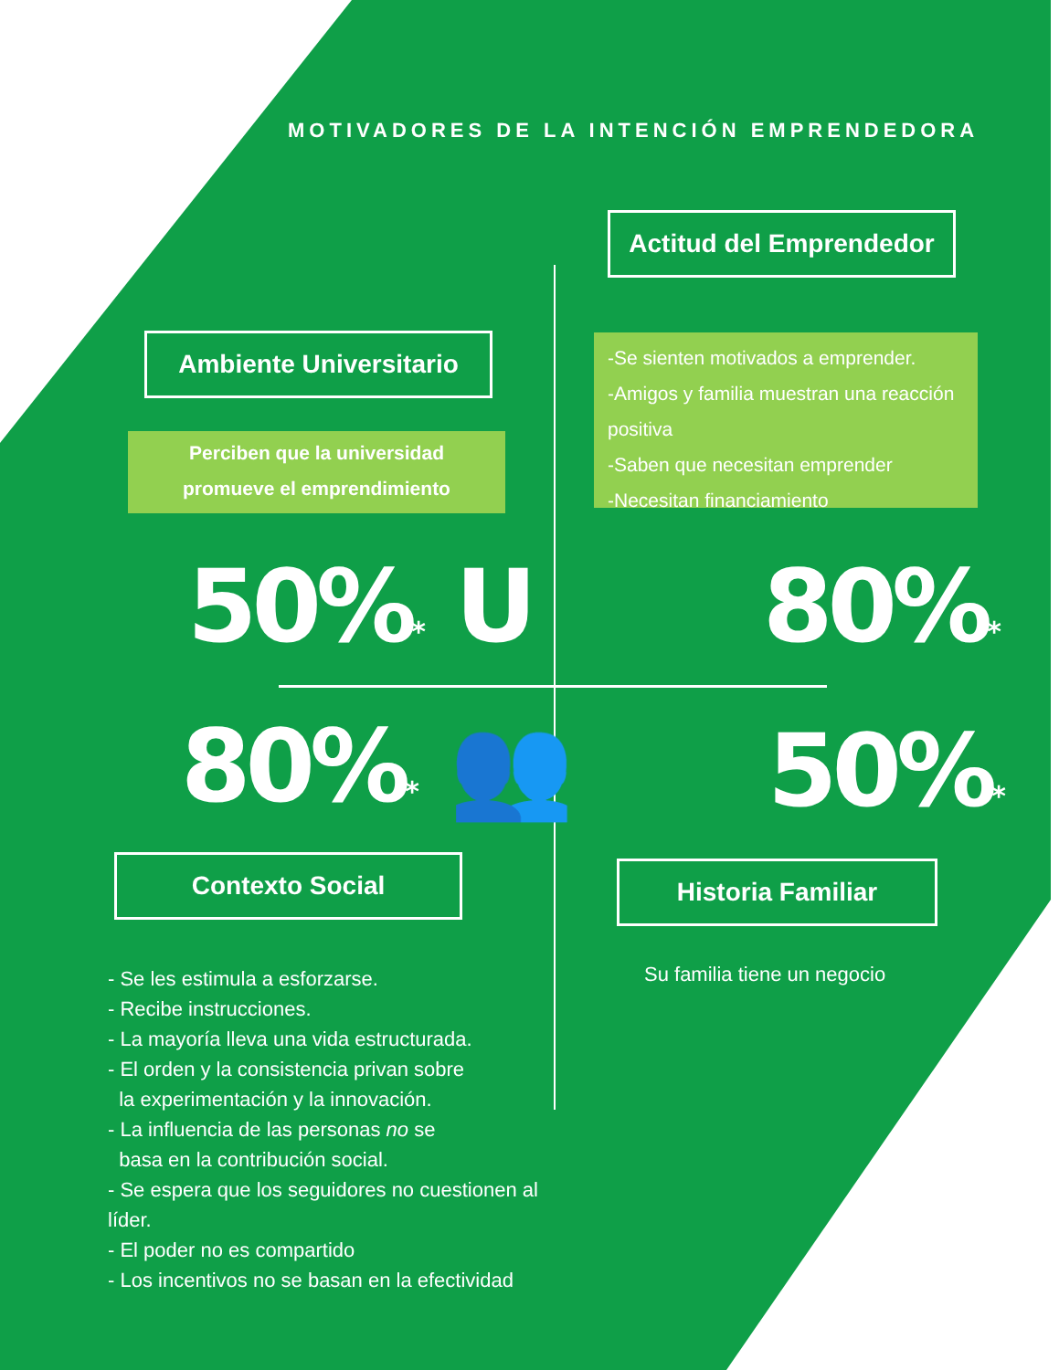MOTIVADORES DE LA INTENCIÓN EMPRENDEDORA
Actitud del Emprendedor
Ambiente Universitario
Perciben que la universidad
promueve el emprendimiento
-Se sienten motivados a emprender.
-Amigos y familia muestran una reacción positiva
-Saben que necesitan emprender
-Necesitan financiamiento
50%* U 80%*
80%* 👥 50%*
Contexto Social Historia Familiar
Su familia tiene un negocio
- Se les estimula a esforzarse.
- Recibe instrucciones.
- La mayoría lleva una vida estructurada.
- El orden y la consistencia privan sobre
la experimentación y la innovación.
- La influencia de las personas no se
basa en la contribución social.
- Se espera que los seguidores no cuestionen al líder.
- El poder no es compartido
- Los incentivos no se basan en la efectividad